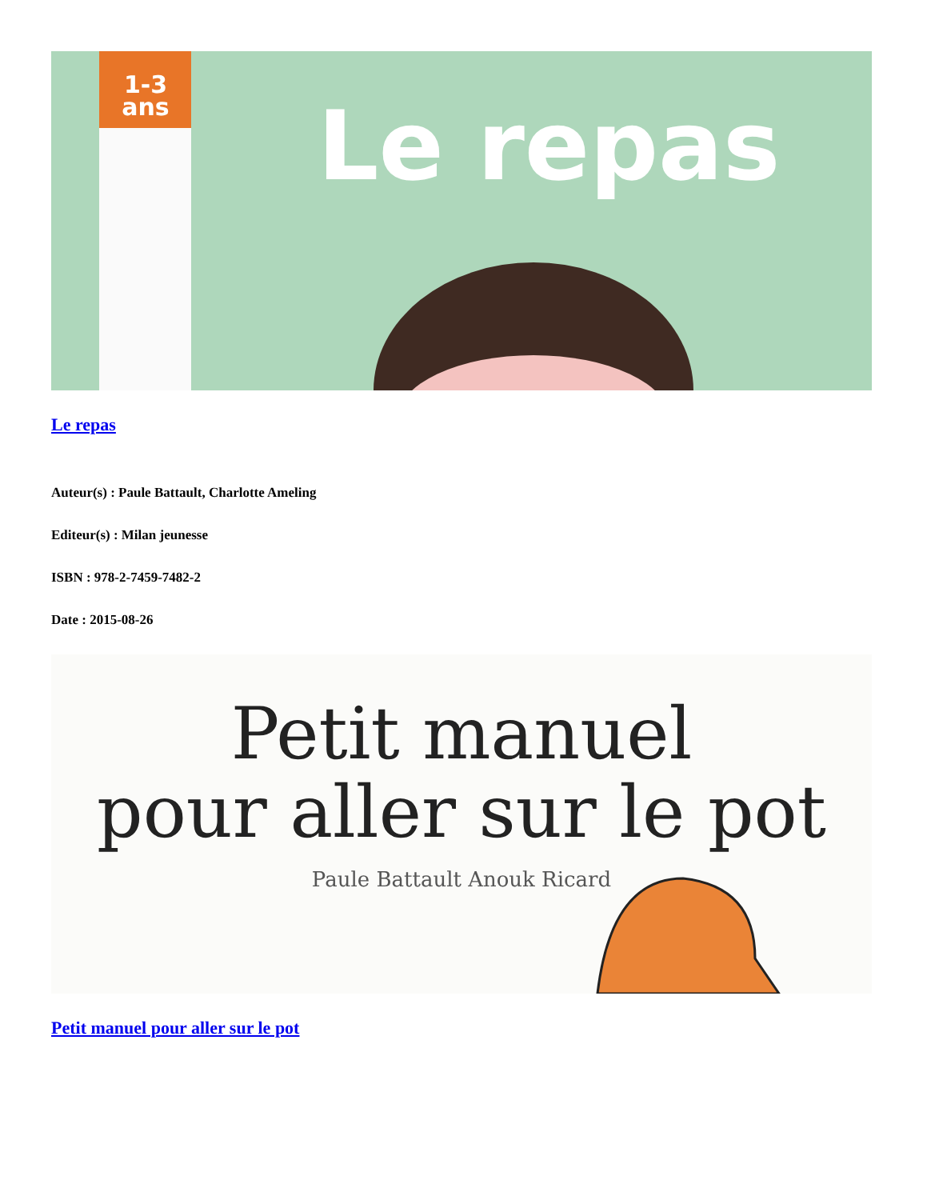1-3
ans
Le repas
Le repas
Auteur(s) : Paule Battault, Charlotte Ameling
Editeur(s) : Milan jeunesse
ISBN : 978-2-7459-7482-2
Date : 2015-08-26
Petit manuel
pour aller sur le pot
Paule Battault Anouk Ricard
Petit manuel pour aller sur le pot